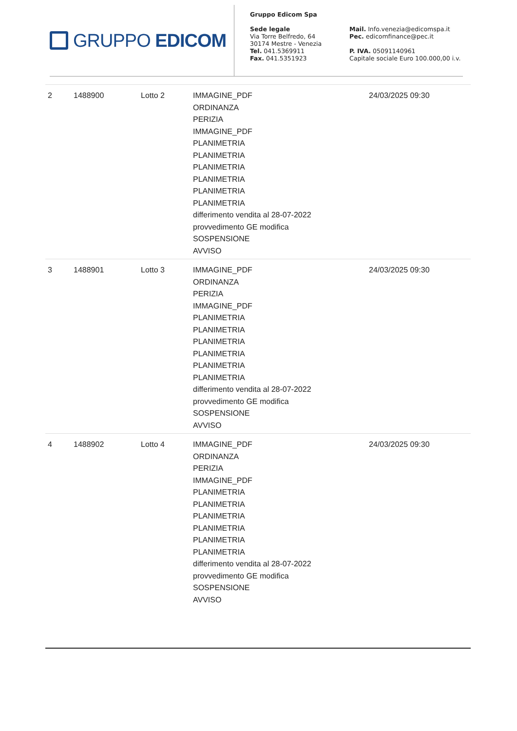GRUPPO EDICOM
Gruppo Edicom Spa
Sede legale
Via Torre Belfredo, 64
30174 Mestre - Venezia
Tel. 041.5369911
Fax. 041.5351923
Mail. Info.venezia@edicomspa.it
Pec. edicomfinance@pec.it
P. IVA. 05091140961
Capitale sociale Euro 100.000,00 i.v.
| 2 | 1488900 | Lotto 2 | IMMAGINE_PDF ORDINANZA PERIZIA IMMAGINE_PDF PLANIMETRIA PLANIMETRIA PLANIMETRIA PLANIMETRIA PLANIMETRIA PLANIMETRIA differimento vendita al 28-07-2022 provvedimento GE modifica SOSPENSIONE AVVISO | 24/03/2025 09:30 |
| 3 | 1488901 | Lotto 3 | IMMAGINE_PDF ORDINANZA PERIZIA IMMAGINE_PDF PLANIMETRIA PLANIMETRIA PLANIMETRIA PLANIMETRIA PLANIMETRIA PLANIMETRIA differimento vendita al 28-07-2022 provvedimento GE modifica SOSPENSIONE AVVISO | 24/03/2025 09:30 |
| 4 | 1488902 | Lotto 4 | IMMAGINE_PDF ORDINANZA PERIZIA IMMAGINE_PDF PLANIMETRIA PLANIMETRIA PLANIMETRIA PLANIMETRIA PLANIMETRIA PLANIMETRIA differimento vendita al 28-07-2022 provvedimento GE modifica SOSPENSIONE AVVISO | 24/03/2025 09:30 |